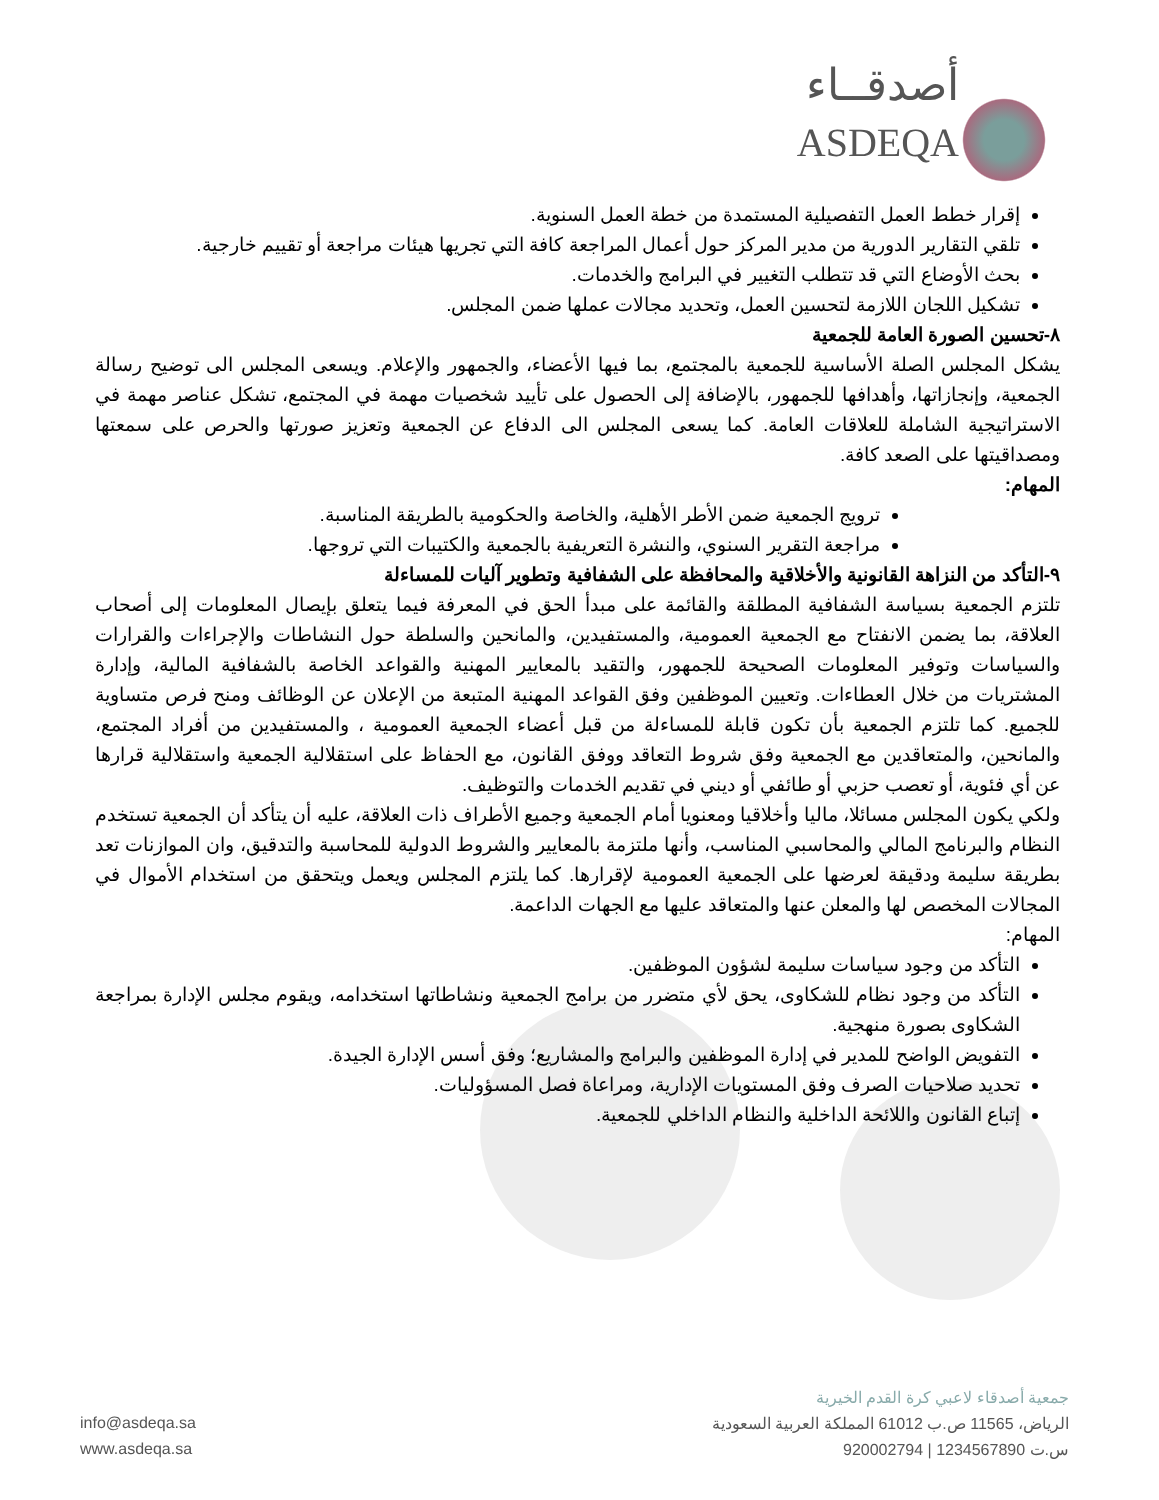أصدقــاء
ASDEQA
إقرار خطط العمل التفصيلية المستمدة من خطة العمل السنوية.
تلقي التقارير الدورية من مدير المركز حول أعمال المراجعة كافة التي تجريها هيئات مراجعة أو تقييم خارجية.
بحث الأوضاع التي قد تتطلب التغيير في البرامج والخدمات.
تشكيل اللجان اللازمة لتحسين العمل، وتحديد مجالات عملها ضمن المجلس.
٨-تحسين الصورة العامة للجمعية
يشكل المجلس الصلة الأساسية للجمعية بالمجتمع، بما فيها الأعضاء، والجمهور والإعلام. ويسعى المجلس الى توضيح رسالة الجمعية، وإنجازاتها، وأهدافها للجمهور، بالإضافة إلى الحصول على تأييد شخصيات مهمة في المجتمع، تشكل عناصر مهمة في الاستراتيجية الشاملة للعلاقات العامة. كما يسعى المجلس الى الدفاع عن الجمعية وتعزيز صورتها والحرص على سمعتها ومصداقيتها على الصعد كافة.
المهام:
ترويج الجمعية ضمن الأطر الأهلية، والخاصة والحكومية بالطريقة المناسبة.
مراجعة التقرير السنوي، والنشرة التعريفية بالجمعية والكتيبات التي تروجها.
٩-التأكد من النزاهة القانونية والأخلاقية والمحافظة على الشفافية وتطوير آليات للمساءلة
تلتزم الجمعية بسياسة الشفافية المطلقة والقائمة على مبدأ الحق في المعرفة فيما يتعلق بإيصال المعلومات إلى أصحاب العلاقة، بما يضمن الانفتاح مع الجمعية العمومية، والمستفيدين، والمانحين والسلطة حول النشاطات والإجراءات والقرارات والسياسات وتوفير المعلومات الصحيحة للجمهور، والتقيد بالمعايير المهنية والقواعد الخاصة بالشفافية المالية، وإدارة المشتريات من خلال العطاءات. وتعيين الموظفين وفق القواعد المهنية المتبعة من الإعلان عن الوظائف ومنح فرص متساوية للجميع. كما تلتزم الجمعية بأن تكون قابلة للمساءلة من قبل أعضاء الجمعية العمومية ، والمستفيدين من أفراد المجتمع، والمانحين، والمتعاقدين مع الجمعية وفق شروط التعاقد ووفق القانون، مع الحفاظ على استقلالية الجمعية واستقلالية قرارها عن أي فئوية، أو تعصب حزبي أو طائفي أو ديني في تقديم الخدمات والتوظيف.
ولكي يكون المجلس مسائلا، ماليا وأخلاقيا ومعنويا أمام الجمعية وجميع الأطراف ذات العلاقة، عليه أن يتأكد أن الجمعية تستخدم النظام والبرنامج المالي والمحاسبي المناسب، وأنها ملتزمة بالمعايير والشروط الدولية للمحاسبة والتدقيق، وان الموازنات تعد بطريقة سليمة ودقيقة لعرضها على الجمعية العمومية لإقرارها. كما يلتزم المجلس ويعمل ويتحقق من استخدام الأموال في المجالات المخصص لها والمعلن عنها والمتعاقد عليها مع الجهات الداعمة.
المهام:
التأكد من وجود سياسات سليمة لشؤون الموظفين.
التأكد من وجود نظام للشكاوى، يحق لأي متضرر من برامج الجمعية ونشاطاتها استخدامه، ويقوم مجلس الإدارة بمراجعة الشكاوى بصورة منهجية.
التفويض الواضح للمدير في إدارة الموظفين والبرامج والمشاريع؛ وفق أسس الإدارة الجيدة.
تحديد صلاحيات الصرف وفق المستويات الإدارية، ومراعاة فصل المسؤوليات.
إتباع القانون واللائحة الداخلية والنظام الداخلي للجمعية.
جمعية أصدقاء لاعبي كرة القدم الخيرية
الرياض، 11565 ص.ب 61012 المملكة العربية السعودية
س.ت 1234567890 | 920002794
info@asdeqa.sa
www.asdeqa.sa